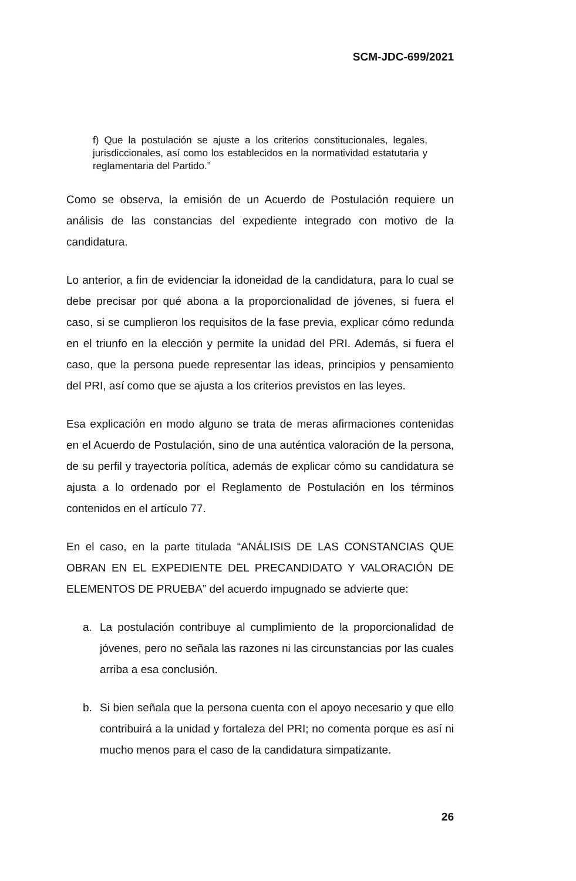SCM-JDC-699/2021
f) Que la postulación se ajuste a los criterios constitucionales, legales, jurisdiccionales, así como los establecidos en la normatividad estatutaria y reglamentaria del Partido.”
Como se observa, la emisión de un Acuerdo de Postulación requiere un análisis de las constancias del expediente integrado con motivo de la candidatura.
Lo anterior, a fin de evidenciar la idoneidad de la candidatura, para lo cual se debe precisar por qué abona a la proporcionalidad de jóvenes, si fuera el caso, si se cumplieron los requisitos de la fase previa, explicar cómo redunda en el triunfo en la elección y permite la unidad del PRI. Además, si fuera el caso, que la persona puede representar las ideas, principios y pensamiento del PRI, así como que se ajusta a los criterios previstos en las leyes.
Esa explicación en modo alguno se trata de meras afirmaciones contenidas en el Acuerdo de Postulación, sino de una auténtica valoración de la persona, de su perfil y trayectoria política, además de explicar cómo su candidatura se ajusta a lo ordenado por el Reglamento de Postulación en los términos contenidos en el artículo 77.
En el caso, en la parte titulada “ANÁLISIS DE LAS CONSTANCIAS QUE OBRAN EN EL EXPEDIENTE DEL PRECANDIDATO Y VALORACIÓN DE ELEMENTOS DE PRUEBA” del acuerdo impugnado se advierte que:
a. La postulación contribuye al cumplimiento de la proporcionalidad de jóvenes, pero no señala las razones ni las circunstancias por las cuales arriba a esa conclusión.
b. Si bien señala que la persona cuenta con el apoyo necesario y que ello contribuirá a la unidad y fortaleza del PRI; no comenta porque es así ni mucho menos para el caso de la candidatura simpatizante.
26